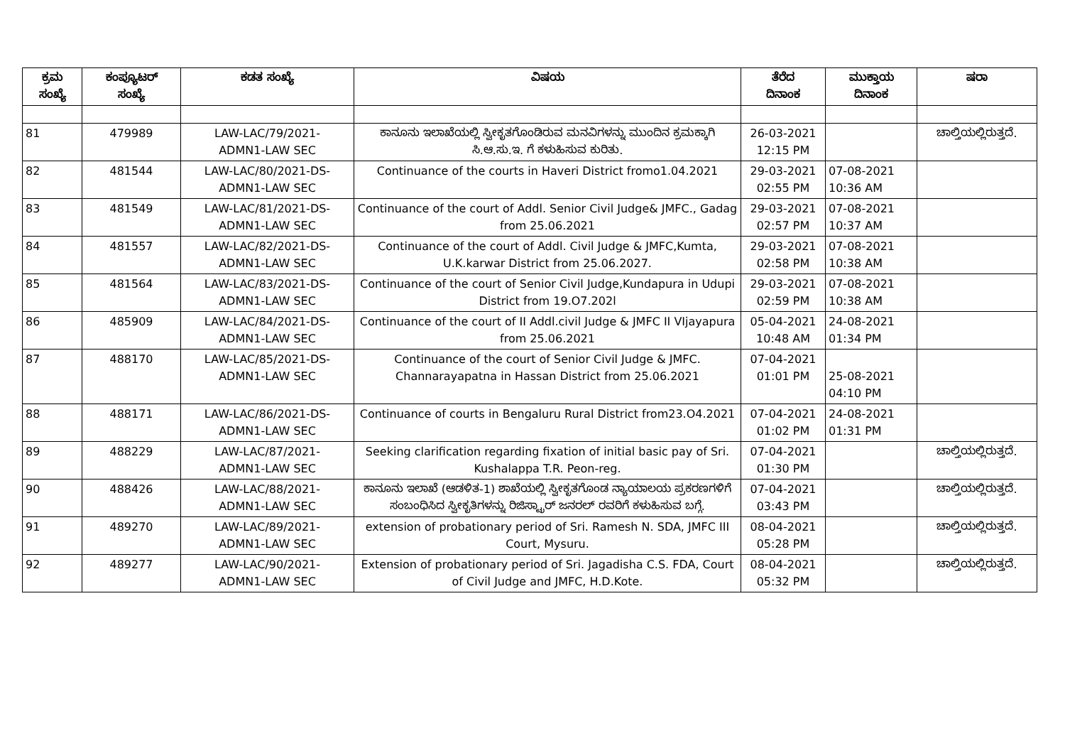| ಕ್ರಮ ಸಂಖ್ಯೆ | ಕಂಪ್ಯೂಟರ್ ಸಂಖ್ಯೆ | ಕಡತ ಸಂಖ್ಯೆ | ವಿಷಯ | ತೆರೆದ ದಿನಾಂಕ | ಮುಕ್ತಾಯ ದಿನಾಂಕ | ಷರಾ |
| --- | --- | --- | --- | --- | --- | --- |
| 81 | 479989 | LAW-LAC/79/2021- ADMN1-LAW SEC | ಕಾನೂನು ಇಲಾಖೆಯಲ್ಲಿ ಸ್ವೀಕೃತಗೊಂಡಿರುವ ಮನವಿಗಳನ್ನು ಮುಂದಿನ ಕ್ರಮಕ್ಕಾಗಿ ಸಿ.ಆ.ಸು.ಇ. ಗೆ ಕಳುಹಿಸುವ ಕುರಿತು. | 26-03-2021 12:15 PM | | ಚಾಲ್ತಿಯಲ್ಲಿರುತ್ತದೆ. |
| 82 | 481544 | LAW-LAC/80/2021-DS- ADMN1-LAW SEC | Continuance of the courts in Haveri District fromo1.04.2021 | 29-03-2021 02:55 PM | 07-08-2021 10:36 AM | |
| 83 | 481549 | LAW-LAC/81/2021-DS- ADMN1-LAW SEC | Continuance of the court of Addl. Senior Civil Judge& JMFC., Gadag from 25.06.2021 | 29-03-2021 02:57 PM | 07-08-2021 10:37 AM | |
| 84 | 481557 | LAW-LAC/82/2021-DS- ADMN1-LAW SEC | Continuance of the court of Addl. Civil Judge & JMFC,Kumta, U.K.karwar District from 25.06.2027. | 29-03-2021 02:58 PM | 07-08-2021 10:38 AM | |
| 85 | 481564 | LAW-LAC/83/2021-DS- ADMN1-LAW SEC | Continuance of the court of Senior Civil Judge,Kundapura in Udupi District from 19.O7.202l | 29-03-2021 02:59 PM | 07-08-2021 10:38 AM | |
| 86 | 485909 | LAW-LAC/84/2021-DS- ADMN1-LAW SEC | Continuance of the court of II Addl.civil Judge & JMFC II VIjayapura from 25.06.2021 | 05-04-2021 10:48 AM | 24-08-2021 01:34 PM | |
| 87 | 488170 | LAW-LAC/85/2021-DS- ADMN1-LAW SEC | Continuance of the court of Senior Civil Judge & JMFC. Channarayapatna in Hassan District from 25.06.2021 | 07-04-2021 01:01 PM | 25-08-2021 04:10 PM | |
| 88 | 488171 | LAW-LAC/86/2021-DS- ADMN1-LAW SEC | Continuance of courts in Bengaluru Rural District from23.O4.2021 | 07-04-2021 01:02 PM | 24-08-2021 01:31 PM | |
| 89 | 488229 | LAW-LAC/87/2021- ADMN1-LAW SEC | Seeking clarification regarding fixation of initial basic pay of Sri. Kushalappa T.R. Peon-reg. | 07-04-2021 01:30 PM | | ಚಾಲ್ತಿಯಲ್ಲಿರುತ್ತದೆ. |
| 90 | 488426 | LAW-LAC/88/2021- ADMN1-LAW SEC | ಕಾನೂನು ಇಲಾಖೆ (ಆಡಳಿತ-1) ಶಾಖೆಯಲ್ಲಿ ಸ್ವೀಕೃತಗೊಂಡ ನ್ಯಾಯಾಲಯ ಪ್ರಕರಣಗಳಿಗೆ ಸಂಬಂಧಿಸಿದ ಸ್ವೀಕೃತಿಗಳನ್ನು ರಿಜಿಸ್ಟ್ರಾರ್ ಜನರಲ್ ರವರಿಗೆ ಕಳುಹಿಸುವ ಬಗ್ಗೆ. | 07-04-2021 03:43 PM | | ಚಾಲ್ತಿಯಲ್ಲಿರುತ್ತದೆ. |
| 91 | 489270 | LAW-LAC/89/2021- ADMN1-LAW SEC | extension of probationary period of Sri. Ramesh N. SDA, JMFC III Court, Mysuru. | 08-04-2021 05:28 PM | | ಚಾಲ್ತಿಯಲ್ಲಿರುತ್ತದೆ. |
| 92 | 489277 | LAW-LAC/90/2021- ADMN1-LAW SEC | Extension of probationary period of Sri. Jagadisha C.S. FDA, Court of Civil Judge and JMFC, H.D.Kote. | 08-04-2021 05:32 PM | | ಚಾಲ್ತಿಯಲ್ಲಿರುತ್ತದೆ. |